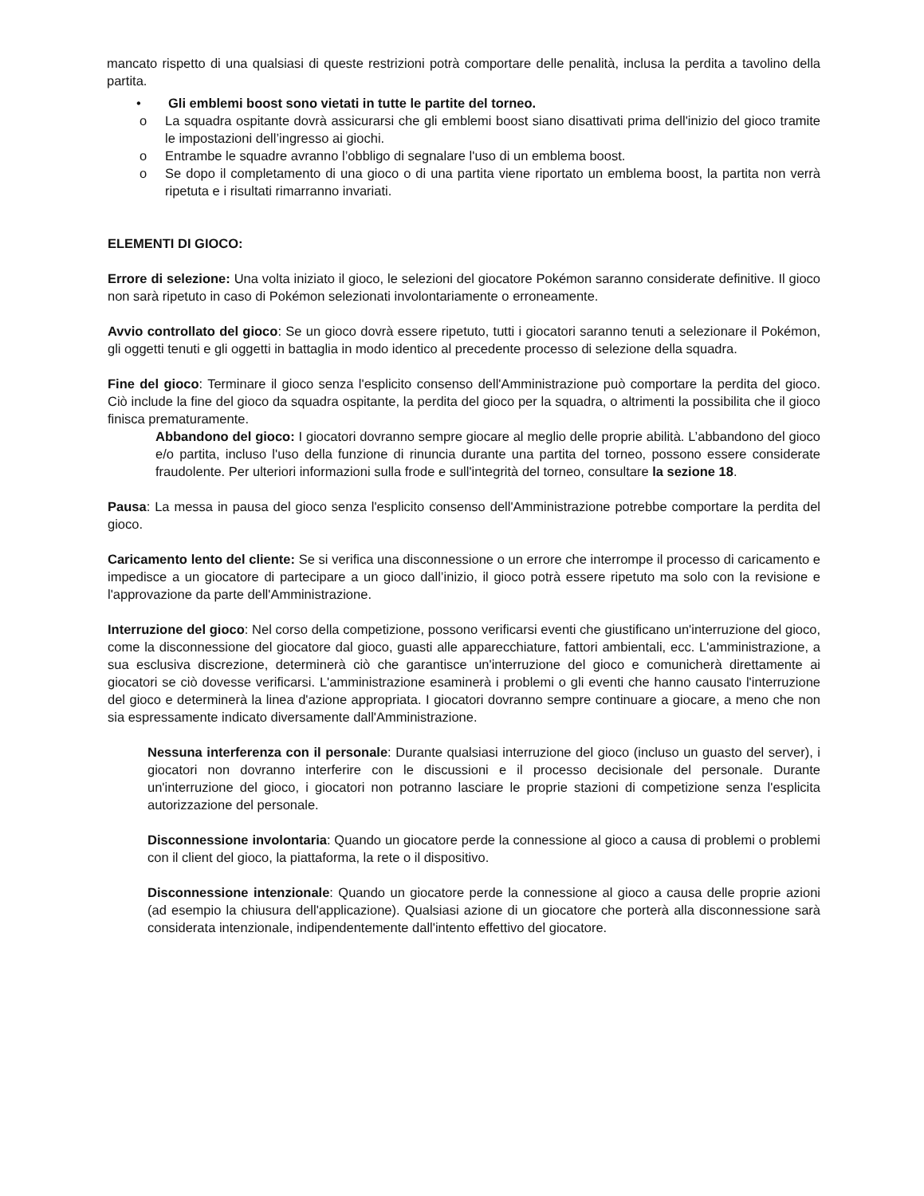mancato rispetto di una qualsiasi di queste restrizioni potrà comportare delle penalità, inclusa la perdita a tavolino della partita.
• Gli emblemi boost sono vietati in tutte le partite del torneo.
o La squadra ospitante dovrà assicurarsi che gli emblemi boost siano disattivati prima dell'inizio del gioco tramite le impostazioni dell’ingresso ai giochi.
o Entrambe le squadre avranno l’obbligo di segnalare l'uso di un emblema boost.
o Se dopo il completamento di una gioco o di una partita viene riportato un emblema boost, la partita non verrà ripetuta e i risultati rimarranno invariati.
ELEMENTI DI GIOCO:
Errore di selezione: Una volta iniziato il gioco, le selezioni del giocatore Pokémon saranno considerate definitive. Il gioco non sarà ripetuto in caso di Pokémon selezionati involontariamente o erroneamente.
Avvio controllato del gioco: Se un gioco dovrà essere ripetuto, tutti i giocatori saranno tenuti a selezionare il Pokémon, gli oggetti tenuti e gli oggetti in battaglia in modo identico al precedente processo di selezione della squadra.
Fine del gioco: Terminare il gioco senza l'esplicito consenso dell'Amministrazione può comportare la perdita del gioco. Ciò include la fine del gioco da squadra ospitante, la perdita del gioco per la squadra, o altrimenti la possibilita che il gioco finisca prematuramente.
Abbandono del gioco: I giocatori dovranno sempre giocare al meglio delle proprie abilità. L’abbandono del gioco e/o partita, incluso l'uso della funzione di rinuncia durante una partita del torneo, possono essere considerate fraudolente. Per ulteriori informazioni sulla frode e sull'integrità del torneo, consultare la sezione 18.
Pausa: La messa in pausa del gioco senza l'esplicito consenso dell'Amministrazione potrebbe comportare la perdita del gioco.
Caricamento lento del cliente: Se si verifica una disconnessione o un errore che interrompe il processo di caricamento e impedisce a un giocatore di partecipare a un gioco dall’inizio, il gioco potrà essere ripetuto ma solo con la revisione e l'approvazione da parte dell'Amministrazione.
Interruzione del gioco: Nel corso della competizione, possono verificarsi eventi che giustificano un'interruzione del gioco, come la disconnessione del giocatore dal gioco, guasti alle apparecchiature, fattori ambientali, ecc. L'amministrazione, a sua esclusiva discrezione, determinerà ciò che garantisce un'interruzione del gioco e comunicherà direttamente ai giocatori se ciò dovesse verificarsi. L'amministrazione esaminerà i problemi o gli eventi che hanno causato l'interruzione del gioco e determinerà la linea d'azione appropriata. I giocatori dovranno sempre continuare a giocare, a meno che non sia espressamente indicato diversamente dall'Amministrazione.
Nessuna interferenza con il personale: Durante qualsiasi interruzione del gioco (incluso un guasto del server), i giocatori non dovranno interferire con le discussioni e il processo decisionale del personale. Durante un'interruzione del gioco, i giocatori non potranno lasciare le proprie stazioni di competizione senza l'esplicita autorizzazione del personale.
Disconnessione involontaria: Quando un giocatore perde la connessione al gioco a causa di problemi o problemi con il client del gioco, la piattaforma, la rete o il dispositivo.
Disconnessione intenzionale: Quando un giocatore perde la connessione al gioco a causa delle proprie azioni (ad esempio la chiusura dell'applicazione). Qualsiasi azione di un giocatore che porterà alla disconnessione sarà considerata intenzionale, indipendentemente dall'intento effettivo del giocatore.